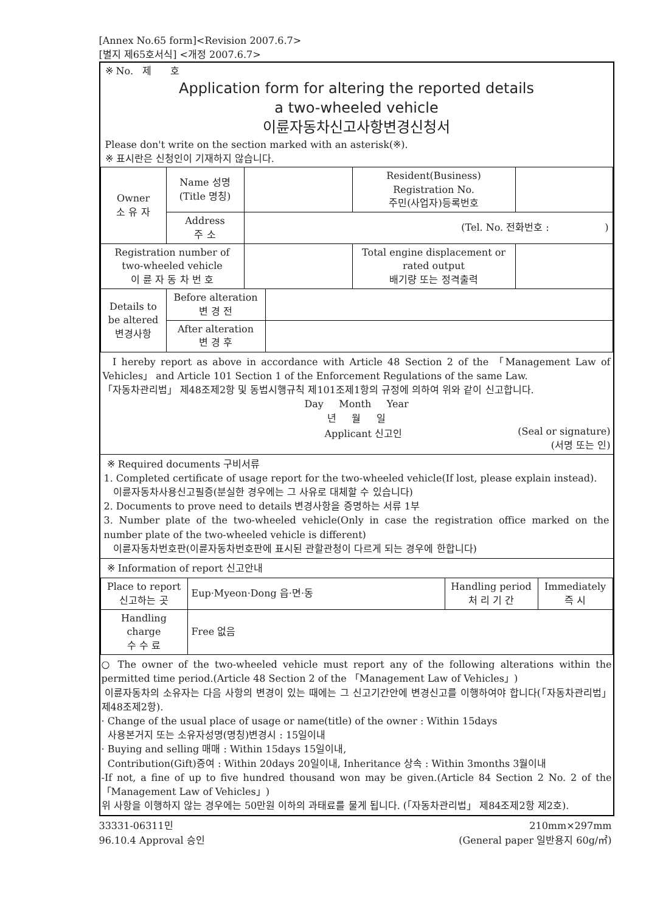[Annex No.65 form]<Revision 2007.6.7>
[별지 제65호서식] <개정 2007.6.7>
※ No. 제 호
Application form for altering the reported details
a two-wheeled vehicle
이륜자동차신고사항변경신청서
Please don't write on the section marked with an asterisk(※).
※ 표시란은 신청인이 기재하지 않습니다.
| Owner 소 유 자 | Name 성명 (Title 명칭) | | Resident(Business) Registration No. 주민(사업자)등록번호 | |
| | Address 주 소 | (Tel. No. 전화번호 : ) | | |
| Registration number of two-wheeled vehicle 이 륜 자 동 차 번 호 | | | Total engine displacement or rated output 배기량 또는 정격출력 | |
| Details to be altered 변경사항 | Before alteration 변 경 전 | |
| | After alteration 변 경 후 | |
I hereby report as above in accordance with Article 48 Section 2 of the 「Management Law of Vehicles」 and Article 101 Section 1 of the Enforcement Regulations of the same Law.
「자동차관리법」 제48조제2항 및 동법시행규칙 제101조제1항의 규정에 의하여 위와 같이 신고합니다.
Day Month Year
년 월 일
Applicant 신고인 (Seal or signature)
(서명 또는 인)
※ Required documents 구비서류
1. Completed certificate of usage report for the two-wheeled vehicle(If lost, please explain instead).
이륜자동차사용신고필증(분실한 경우에는 그 사유로 대체할 수 있습니다)
2. Documents to prove need to details 변경사항을 증명하는 서류 1부
3. Number plate of the two-wheeled vehicle(Only in case the registration office marked on the number plate of the two-wheeled vehicle is different)
이륜자동차번호판(이륜자동차번호판에 표시된 관할관청이 다르게 되는 경우에 한합니다)
※ Information of report 신고안내
| Place to report 신고하는 곳 | Eup·Myeon·Dong 읍·면·동 | Handling period 처 리 기 간 | Immediately 즉 시 |
| Handling charge 수 수 료 | Free 없음 | | |
○ The owner of the two-wheeled vehicle must report any of the following alterations within the permitted time period.(Article 48 Section 2 of the 「Management Law of Vehicles」)
이륜자동차의 소유자는 다음 사항의 변경이 있는 때에는 그 신고기간안에 변경신고를 이행하여야 합니다(「자동차관리법」 제48조제2항).
· Change of the usual place of usage or name(title) of the owner : Within 15days
사용본거지 또는 소유자성명(명칭)변경시 : 15일이내
· Buying and selling 매매 : Within 15days 15일이내,
Contribution(Gift)증여 : Within 20days 20일이내, Inheritance 상속 : Within 3months 3월이내
-If not, a fine of up to five hundred thousand won may be given.(Article 84 Section 2 No. 2 of the 「Management Law of Vehicles」)
위 사항을 이행하지 않는 경우에는 50만원 이하의 과태료를 물게 됩니다. (「자동차관리법」 제84조제2항 제2호).
33331-06311민
96.10.4 Approval 승인 210mm×297mm
(General paper 일반용지 60g/㎡)